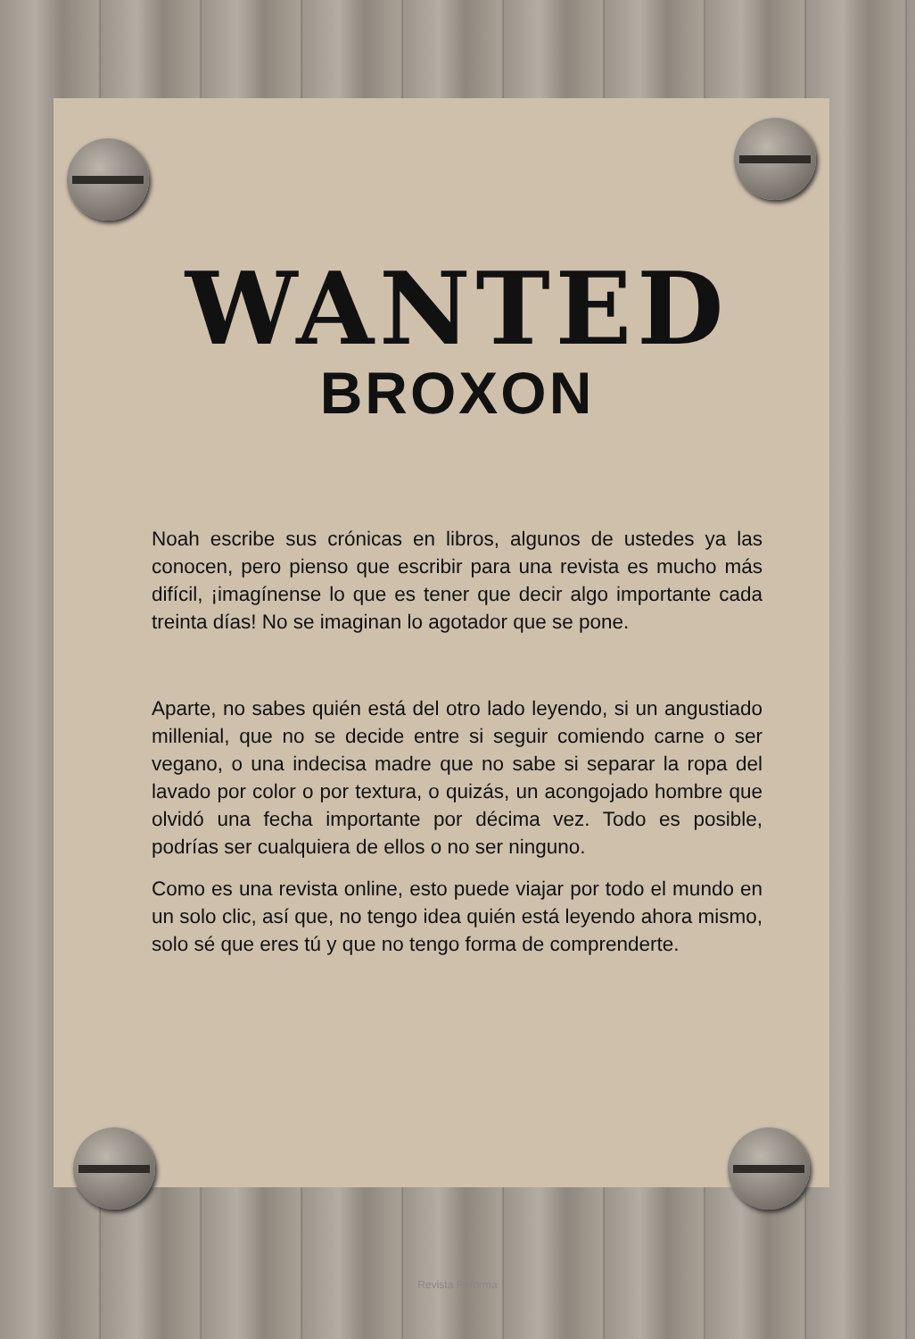WANTED
BROXON
Noah escribe sus crónicas en libros, algunos de ustedes ya las conocen, pero pienso que escribir para una revista es mucho más difícil, ¡imagínense lo que es tener que decir algo importante cada treinta días! No se imaginan lo agotador que se pone.
Aparte, no sabes quién está del otro lado leyendo, si un angustiado millenial, que no se decide entre si seguir comiendo carne o ser vegano, o una indecisa madre que no sabe si separar la ropa del lavado por color o por textura, o quizás, un acongojado hombre que olvidó una fecha importante por décima vez. Todo es posible, podrías ser cualquiera de ellos o no ser ninguno.
Como es una revista online, esto puede viajar por todo el mundo en un solo clic, así que, no tengo idea quién está leyendo ahora mismo, solo sé que eres tú y que no tengo forma de comprenderte.
Revista Reforma